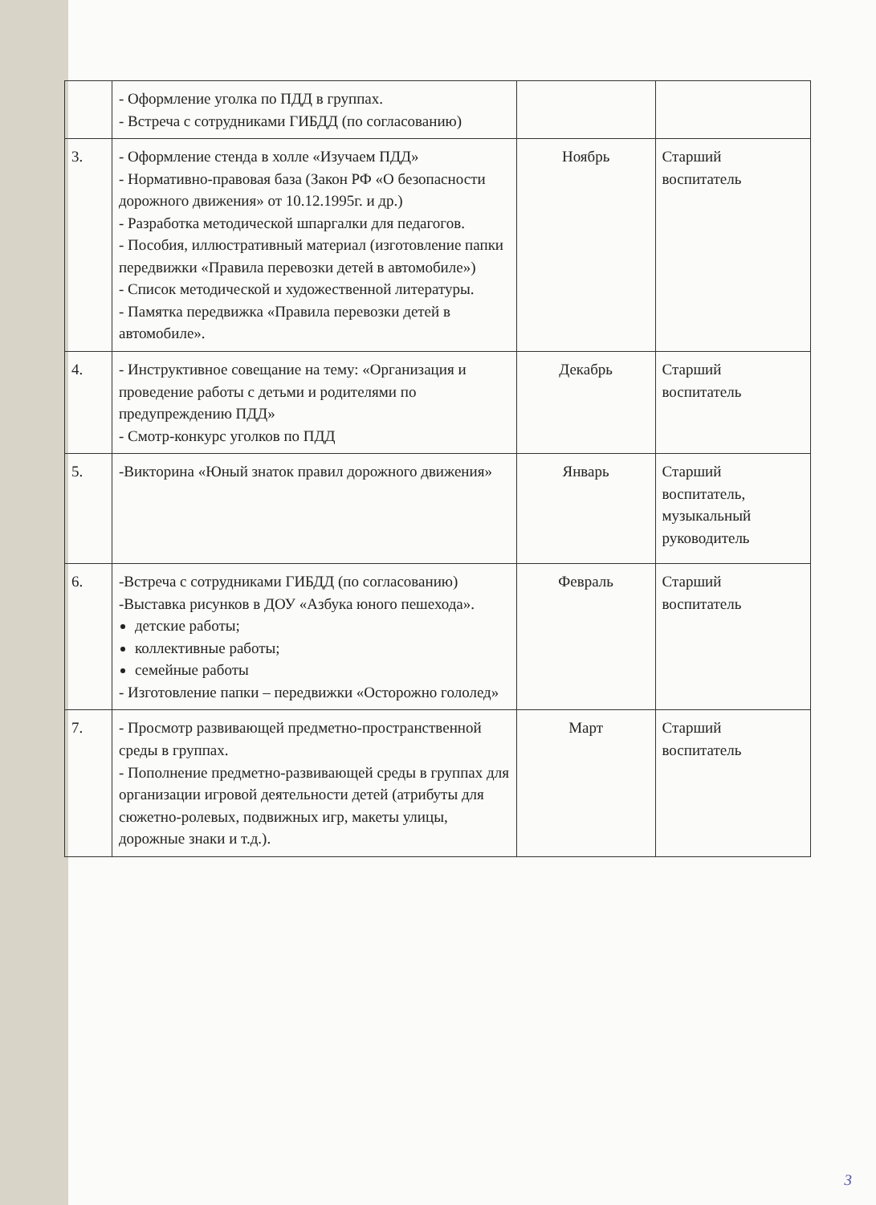| | - Оформление уголка по ПДД в группах. - Встреча с сотрудниками ГИБДД (по согласованию) | | |
| 3. | - Оформление стенда в холле «Изучаем ПДД» - Нормативно-правовая база (Закон РФ «О безопасности дорожного движения» от 10.12.1995г. и др.) - Разработка методической шпаргалки для педагогов. - Пособия, иллюстративный материал (изготовление папки передвижки «Правила перевозки детей в автомобиле») - Список методической и художественной литературы. - Памятка передвижка «Правила перевозки детей в автомобиле». | Ноябрь | Старший воспитатель |
| 4. | - Инструктивное совещание на тему: «Организация и проведение работы с детьми и родителями по предупреждению ПДД» - Смотр-конкурс уголков по ПДД | Декабрь | Старший воспитатель |
| 5. | -Викторина «Юный знаток правил дорожного движения» | Январь | Старший воспитатель, музыкальный руководитель |
| 6. | -Встреча с сотрудниками ГИБДД (по согласованию) -Выставка рисунков в ДОУ «Азбука юного пешехода». детские работы; коллективные работы; семейные работы - Изготовление папки – передвижки «Осторожно гололед» | Февраль | Старший воспитатель |
| 7. | - Просмотр развивающей предметно-пространственной среды в группах. - Пополнение предметно-развивающей среды в группах для организации игровой деятельности детей (атрибуты для сюжетно-ролевых, подвижных игр, макеты улицы, дорожные знаки и т.д.). | Март | Старший воспитатель |
3